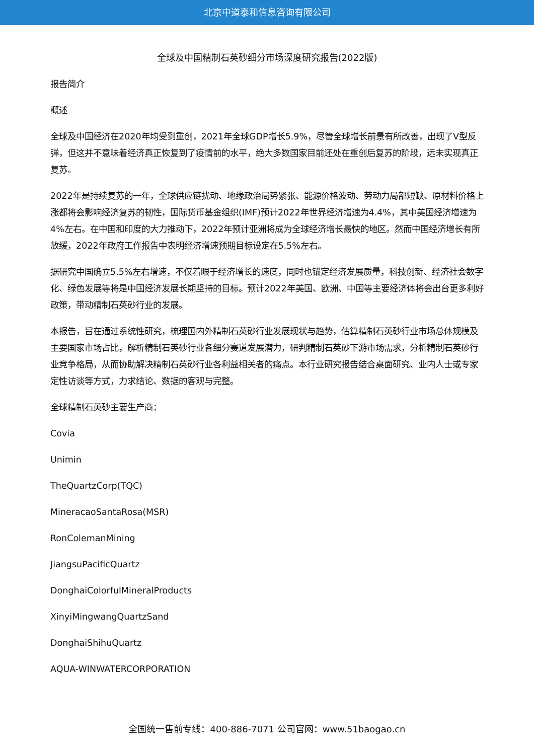北京中道泰和信息咨询有限公司
全球及中国精制石英砂细分市场深度研究报告(2022版)
报告简介
概述
全球及中国经济在2020年均受到重创，2021年全球GDP增长5.9%，尽管全球增长前景有所改善，出现了V型反弹，但这并不意味着经济真正恢复到了疫情前的水平，绝大多数国家目前还处在重创后复苏的阶段，远未实现真正复苏。
2022年是持续复苏的一年，全球供应链扰动、地缘政治局势紧张、能源价格波动、劳动力局部短缺、原材料价格上涨都将会影响经济复苏的韧性，国际货币基金组织(IMF)预计2022年世界经济增速为4.4%，其中美国经济增速为4%左右。在中国和印度的大力推动下，2022年预计亚洲将成为全球经济增长最快的地区。然而中国经济增长有所放缓，2022年政府工作报告中表明经济增速预期目标设定在5.5%左右。
据研究中国确立5.5%左右增速，不仅着眼于经济增长的速度，同时也锚定经济发展质量，科技创新、经济社会数字化、绿色发展等将是中国经济发展长期坚持的目标。预计2022年美国、欧洲、中国等主要经济体将会出台更多利好政策，带动精制石英砂行业的发展。
本报告，旨在通过系统性研究，梳理国内外精制石英砂行业发展现状与趋势，估算精制石英砂行业市场总体规模及主要国家市场占比，解析精制石英砂行业各细分赛道发展潜力，研判精制石英砂下游市场需求，分析精制石英砂行业竞争格局，从而协助解决精制石英砂行业各利益相关者的痛点。本行业研究报告结合桌面研究、业内人士或专家定性访谈等方式，力求结论、数据的客观与完整。
全球精制石英砂主要生产商：
Covia
Unimin
TheQuartzCorp(TQC)
MineracaoSantaRosa(MSR)
RonColemanMining
JiangsuPacificQuartz
DonghaiColorfulMineralProducts
XinyiMingwangQuartzSand
DonghaiShihuQuartz
AQUA-WINWATERCORPORATION
全国统一售前专线：400-886-7071 公司官网：www.51baogao.cn